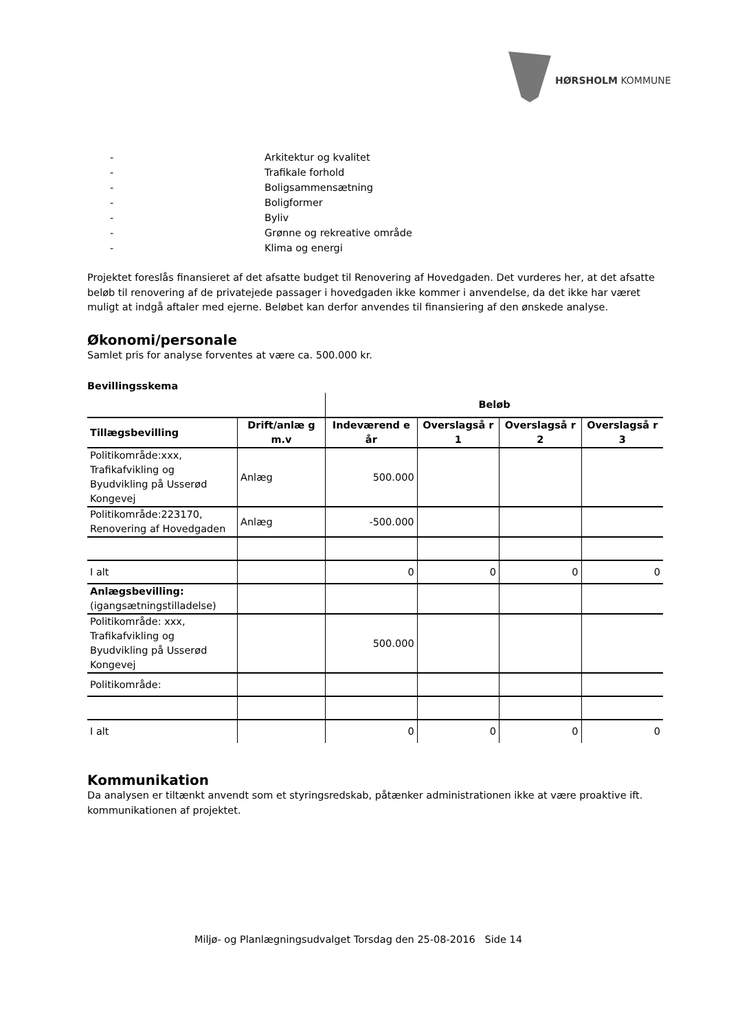HØRSHOLM KOMMUNE
- Arkitektur og kvalitet
- Trafikale forhold
- Boligsammensætning
- Boligformer
- Byliv
- Grønne og rekreative område
- Klima og energi
Projektet foreslås finansieret af det afsatte budget til Renovering af Hovedgaden. Det vurderes her, at det afsatte beløb til renovering af de privatejede passager i hovedgaden ikke kommer i anvendelse, da det ikke har været muligt at indgå aftaler med ejerne. Beløbet kan derfor anvendes til finansiering af den ønskede analyse.
Økonomi/personale
Samlet pris for analyse forventes at være ca. 500.000 kr.
Bevillingsskema
| | | Beløb | | | |
| Tillægsbevilling | Drift/anlæ g m.v | Indeværend e år | Overslagså r 1 | Overslagså r 2 | Overslagså r 3 |
| Politikområde:xxx, Trafikafvikling og Byudvikling på Usserød Kongevej | Anlæg | 500.000 | | | |
| Politikområde:223170, Renovering af Hovedgaden | Anlæg | -500.000 | | | |
| I alt | | 0 | 0 | 0 | 0 |
| Anlægsbevilling: (igangsætningstilladelse) | | | | | |
| Politikområde: xxx, Trafikafvikling og Byudvikling på Usserød Kongevej | | 500.000 | | | |
| Politikområde: | | | | | |
| I alt | | 0 | 0 | 0 | 0 |
Kommunikation
Da analysen er tiltænkt anvendt som et styringsredskab, påtænker administrationen ikke at være proaktive ift. kommunikationen af projektet.
Miljø- og Planlægningsudvalget Torsdag den 25-08-2016 Side 14